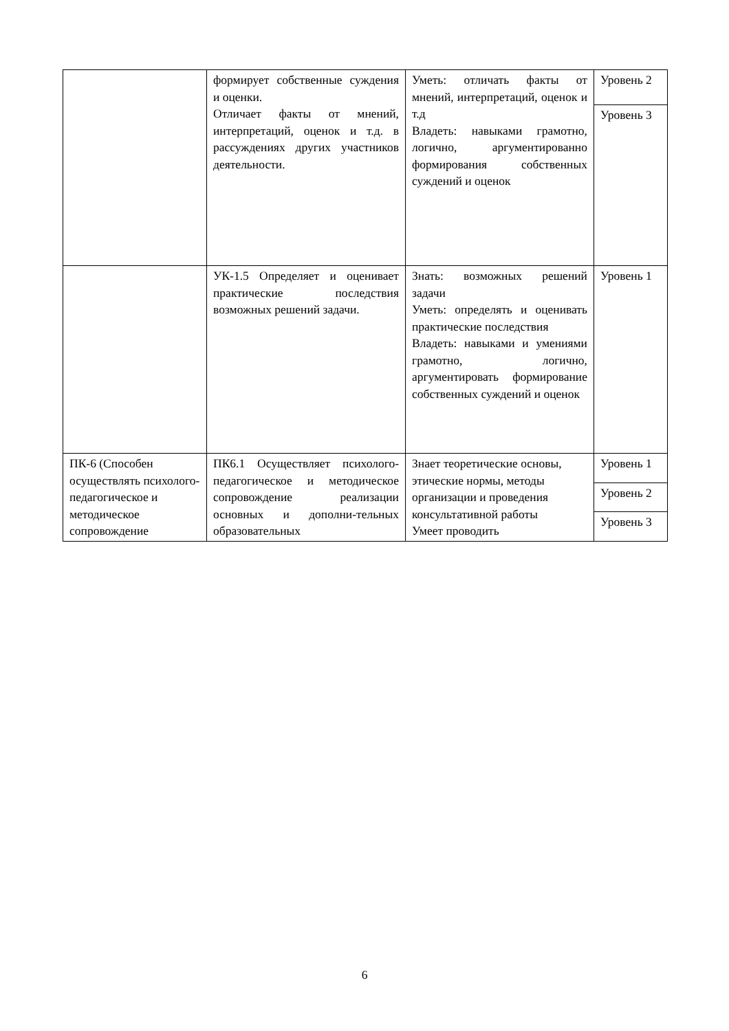| | формирует собственные суждения и оценки. Отличает факты от мнений, интерпретаций, оценок и т.д. в рассуждениях других участников деятельности. | Уметь: отличать факты от мнений, интерпретаций, оценок и т.д Владеть: навыками грамотно, логично, аргументированно формирования собственных суждений и оценок | Уровень 2 |
| | | | Уровень 3 |
| | УК-1.5 Определяет и оценивает практические последствия возможных решений задачи. | Знать: возможных решений задачи Уметь: определять и оценивать практические последствия Владеть: навыками и умениями грамотно, логично, аргументировать формирование собственных суждений и оценок | Уровень 1 |
| ПК-6 (Способен осуществлять психолого-педагогическое и методическое сопровождение | ПК6.1 Осуществляет психолого-педагогическое и методическое сопровождение реализации основных и дополни-тельных образовательных | Знает теоретические основы, этические нормы, методы организации и проведения консультативной работы Умеет проводить | Уровень 1 |
| | | | Уровень 2 |
| | | | Уровень 3 |
6